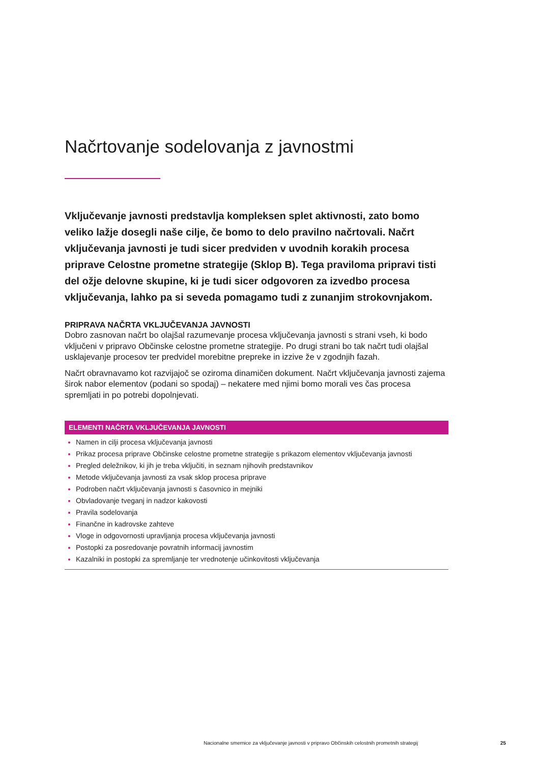Načrtovanje sodelovanja z javnostmi
Vključevanje javnosti predstavlja kompleksen splet aktivnosti, zato bomo veliko lažje dosegli naše cilje, če bomo to delo pravilno načrtovali. Načrt vključevanja javnosti je tudi sicer predviden v uvodnih korakih procesa priprave Celostne prometne strategije (Sklop B). Tega praviloma pripravi tisti del ožje delovne skupine, ki je tudi sicer odgovoren za izvedbo procesa vključevanja, lahko pa si seveda pomagamo tudi z zunanjim strokovnjakom.
PRIPRAVA NAČRTA VKLJUČEVANJA JAVNOSTI
Dobro zasnovan načrt bo olajšal razumevanje procesa vključevanja javnosti s strani vseh, ki bodo vključeni v pripravo Občinske celostne prometne strategije. Po drugi strani bo tak načrt tudi olajšal usklajevanje procesov ter predvidel morebitne prepreke in izzive že v zgodnjih fazah.
Načrt obravnavamo kot razvijajoč se oziroma dinamičen dokument. Načrt vključevanja javnosti zajema širok nabor elementov (podani so spodaj) – nekatere med njimi bomo morali ves čas procesa spremljati in po potrebi dopolnjevati.
ELEMENTI NAČRTA VKLJUČEVANJA JAVNOSTI
Namen in cilji procesa vključevanja javnosti
Prikaz procesa priprave Občinske celostne prometne strategije s prikazom elementov vključevanja javnosti
Pregled deležnikov, ki jih je treba vključiti, in seznam njihovih predstavnikov
Metode vključevanja javnosti za vsak sklop procesa priprave
Podroben načrt vključevanja javnosti s časovnico in mejniki
Obvladovanje tveganj in nadzor kakovosti
Pravila sodelovanja
Finančne in kadrovske zahteve
Vloge in odgovornosti upravljanja procesa vključevanja javnosti
Postopki za posredovanje povratnih informacij javnostim
Kazalniki in postopki za spremljanje ter vrednotenje učinkovitosti vključevanja
Nacionalne smernice za vključevanje javnosti v pripravo Občinskih celostnih prometnih strategij 25